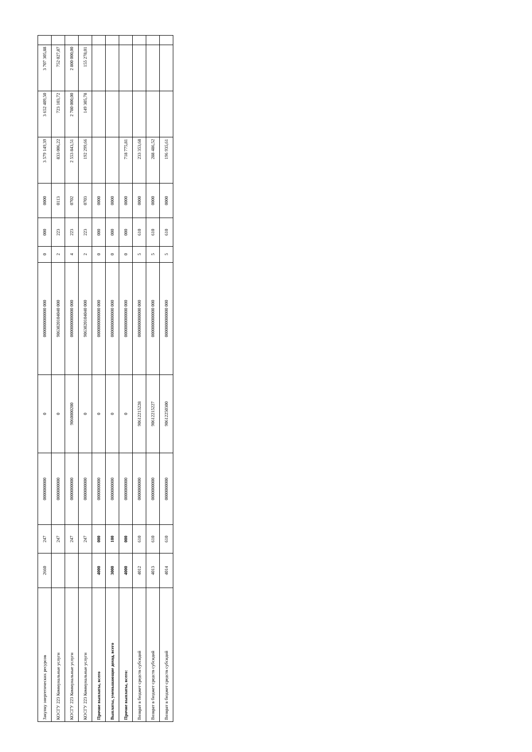| Закупку энергетических ресурсов | 2660 | 247 | 0000000000 | 0 | 0000000000000 000 | 0 | 000 | 0000 | 3 579 149,39 | 3 652 409,50 | 3 707 305,88 | |
| КОСГУ 223 Коммунальные услуги | | 247 | 0000000000 | 0 | 9063020104040 000 | 2 | 223 | 0113 | 833 006,22 | 723 103,72 | 752 027,87 | |
| КОСГУ 223 Коммунальные услуги | | 247 | 0000000000 | 9060000200 | 0000000000000 000 | 4 | 223 | 0702 | 2 553 843,51 | 2 780 000,00 | 2 800 000,00 | |
| КОСГУ 223 Коммунальные услуги | | 247 | 0000000000 | 0 | 9063020104040 000 | 2 | 223 | 0703 | 192 299,66 | 149 305,78 | 155 278,01 | |
| Прочие выплаты, всего | 4000 | 000 | 0000000000 | 0 | 0000000000000 000 | 0 | 000 | 0000 | | | | |
| Выплаты, уменьшающие доход, всего | 3000 | 100 | 0000000000 | 0 | 0000000000000 000 | 0 | 000 | 0000 | | | | |
| Прочие выплаты, всего: | 4000 | 000 | 0000000000 | 0 | 0000000000000 000 | 0 | 000 | 0000 | 718 775,81 | | | |
| Возврат в бюджет средств субсидий | 4012 | 610 | 0000000000 | 90612215228 | 0000000000000 000 | 5 | 610 | 0000 | 233 353,68 | | | |
| Возврат в бюджет средств субсидий | 4013 | 610 | 0000000000 | 90612215227 | 0000000000000 000 | 5 | 610 | 0000 | 288 486,52 | | | |
| Возврат в бюджет средств субсидий | 4014 | 610 | 0000000000 | 90612250300 | 0000000000000 000 | 5 | 610 | 0000 | 196 935,61 | | | |